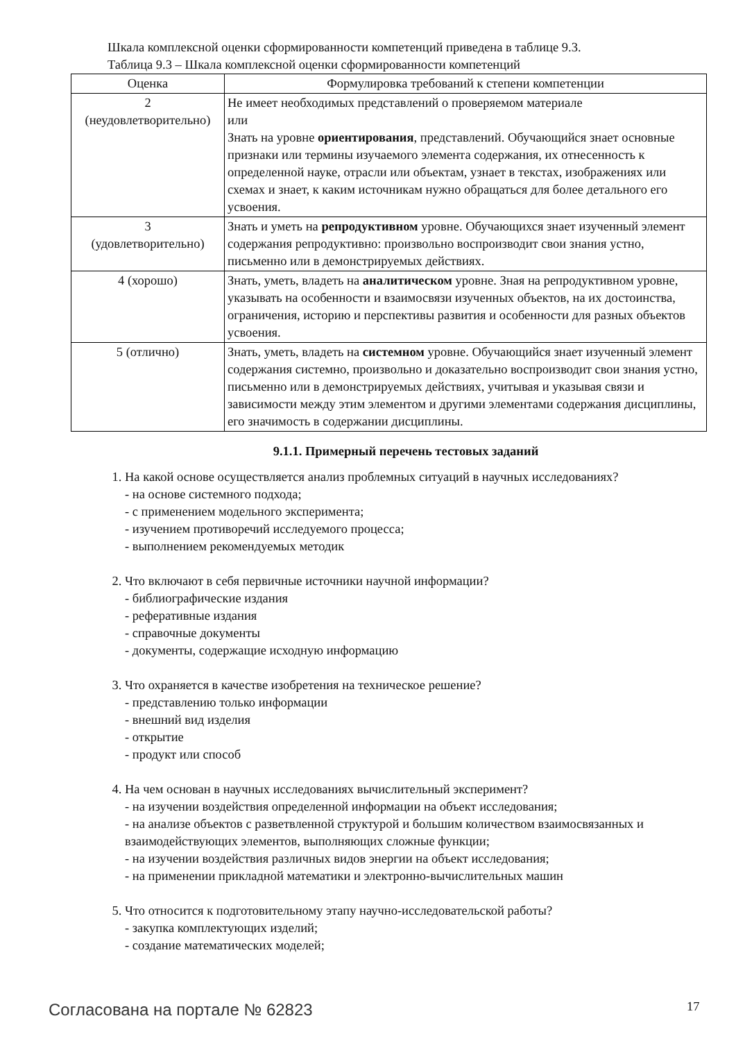Шкала комплексной оценки сформированности компетенций приведена в таблице 9.3.
Таблица 9.3 – Шкала комплексной оценки сформированности компетенций
| Оценка | Формулировка требований к степени компетенции |
| --- | --- |
| 2 (неудовлетворительно) | Не имеет необходимых представлений о проверяемом материале или Знать на уровне ориентирования , представлений. Обучающийся знает основные признаки или термины изучаемого элемента содержания, их отнесенность к определенной науке, отрасли или объектам, узнает в текстах, изображениях или схемах и знает, к каким источникам нужно обращаться для более детального его усвоения. |
| 3 (удовлетворительно) | Знать и уметь на репродуктивном уровне. Обучающихся знает изученный элемент содержания репродуктивно: произвольно воспроизводит свои знания устно, письменно или в демонстрируемых действиях. |
| 4 (хорошо) | Знать, уметь, владеть на аналитическом уровне. Зная на репродуктивном уровне, указывать на особенности и взаимосвязи изученных объектов, на их достоинства, ограничения, историю и перспективы развития и особенности для разных объектов усвоения. |
| 5 (отлично) | Знать, уметь, владеть на системном уровне. Обучающийся знает изученный элемент содержания системно, произвольно и доказательно воспроизводит свои знания устно, письменно или в демонстрируемых действиях, учитывая и указывая связи и зависимости между этим элементом и другими элементами содержания дисциплины, его значимость в содержании дисциплины. |
9.1.1. Примерный перечень тестовых заданий
1. На какой основе осуществляется анализ проблемных ситуаций в научных исследованиях?
- на основе системного подхода;
- с применением модельного эксперимента;
- изучением противоречий исследуемого процесса;
- выполнением рекомендуемых методик
2. Что включают в себя первичные источники научной информации?
- библиографические издания
- реферативные издания
- справочные документы
- документы, содержащие исходную информацию
3. Что охраняется в качестве изобретения на техническое решение?
- представлению только информации
- внешний вид изделия
- открытие
- продукт или способ
4. На чем основан в научных исследованиях вычислительный эксперимент?
- на изучении воздействия определенной информации на объект исследования;
- на анализе объектов с разветвленной структурой и большим количеством взаимосвязанных и взаимодействующих элементов, выполняющих сложные функции;
- на изучении воздействия различных видов энергии на объект исследования;
- на применении прикладной математики и электронно-вычислительных машин
5. Что относится к подготовительному этапу научно-исследовательской работы?
- закупка комплектующих изделий;
- создание математических моделей;
Согласована на портале № 62823 17